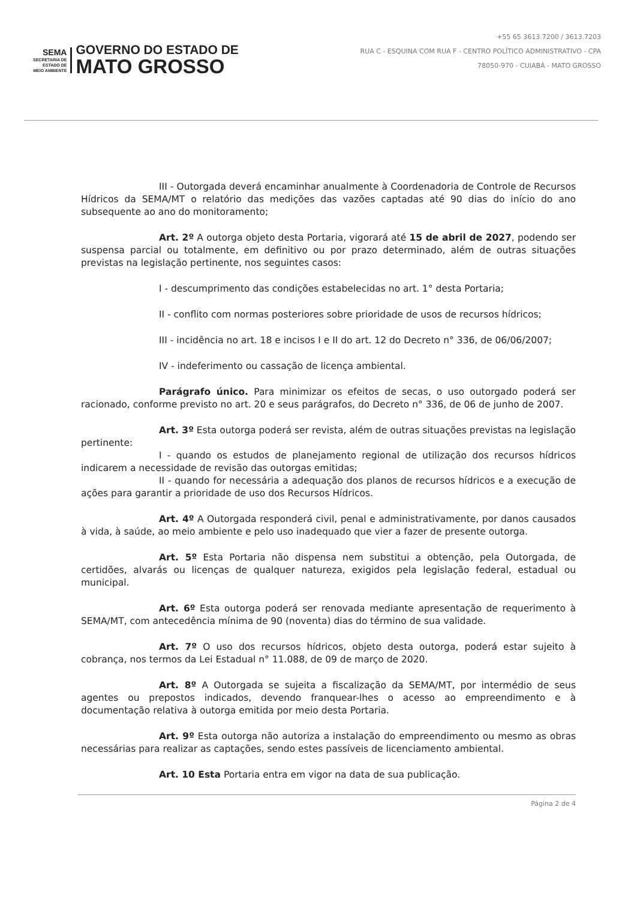SEMA
SECRETARIA DE
ESTADO DE
MEIO AMBIENTE
GOVERNO DO ESTADO DE
MATO GROSSO
+55 65 3613.7200 / 3613.7203
RUA C - ESQUINA COM RUA F - CENTRO POLÍTICO ADMINISTRATIVO - CPA
78050-970 - CUIABÁ - MATO GROSSO
III - Outorgada deverá encaminhar anualmente à Coordenadoria de Controle de Recursos Hídricos da SEMA/MT o relatório das medições das vazões captadas até 90 dias do início do ano subsequente ao ano do monitoramento;
Art. 2º A outorga objeto desta Portaria, vigorará até 15 de abril de 2027, podendo ser suspensa parcial ou totalmente, em definitivo ou por prazo determinado, além de outras situações previstas na legislação pertinente, nos seguintes casos:
I - descumprimento das condições estabelecidas no art. 1° desta Portaria;
II - conflito com normas posteriores sobre prioridade de usos de recursos hídricos;
III - incidência no art. 18 e incisos I e II do art. 12 do Decreto n° 336, de 06/06/2007;
IV - indeferimento ou cassação de licença ambiental.
Parágrafo único. Para minimizar os efeitos de secas, o uso outorgado poderá ser racionado, conforme previsto no art. 20 e seus parágrafos, do Decreto n° 336, de 06 de junho de 2007.
Art. 3º Esta outorga poderá ser revista, além de outras situações previstas na legislação pertinente:
I - quando os estudos de planejamento regional de utilização dos recursos hídricos indicarem a necessidade de revisão das outorgas emitidas;
II - quando for necessária a adequação dos planos de recursos hídricos e a execução de ações para garantir a prioridade de uso dos Recursos Hídricos.
Art. 4º A Outorgada responderá civil, penal e administrativamente, por danos causados à vida, à saúde, ao meio ambiente e pelo uso inadequado que vier a fazer de presente outorga.
Art. 5º Esta Portaria não dispensa nem substitui a obtenção, pela Outorgada, de certidões, alvarás ou licenças de qualquer natureza, exigidos pela legislação federal, estadual ou municipal.
Art. 6º Esta outorga poderá ser renovada mediante apresentação de requerimento à SEMA/MT, com antecedência mínima de 90 (noventa) dias do término de sua validade.
Art. 7º O uso dos recursos hídricos, objeto desta outorga, poderá estar sujeito à cobrança, nos termos da Lei Estadual n° 11.088, de 09 de março de 2020.
Art. 8º A Outorgada se sujeita a fiscalização da SEMA/MT, por intermédio de seus agentes ou prepostos indicados, devendo franquear-lhes o acesso ao empreendimento e à documentação relativa à outorga emitida por meio desta Portaria.
Art. 9º Esta outorga não autoriza a instalação do empreendimento ou mesmo as obras necessárias para realizar as captações, sendo estes passíveis de licenciamento ambiental.
Art. 10 Esta Portaria entra em vigor na data de sua publicação.
Página 2 de 4